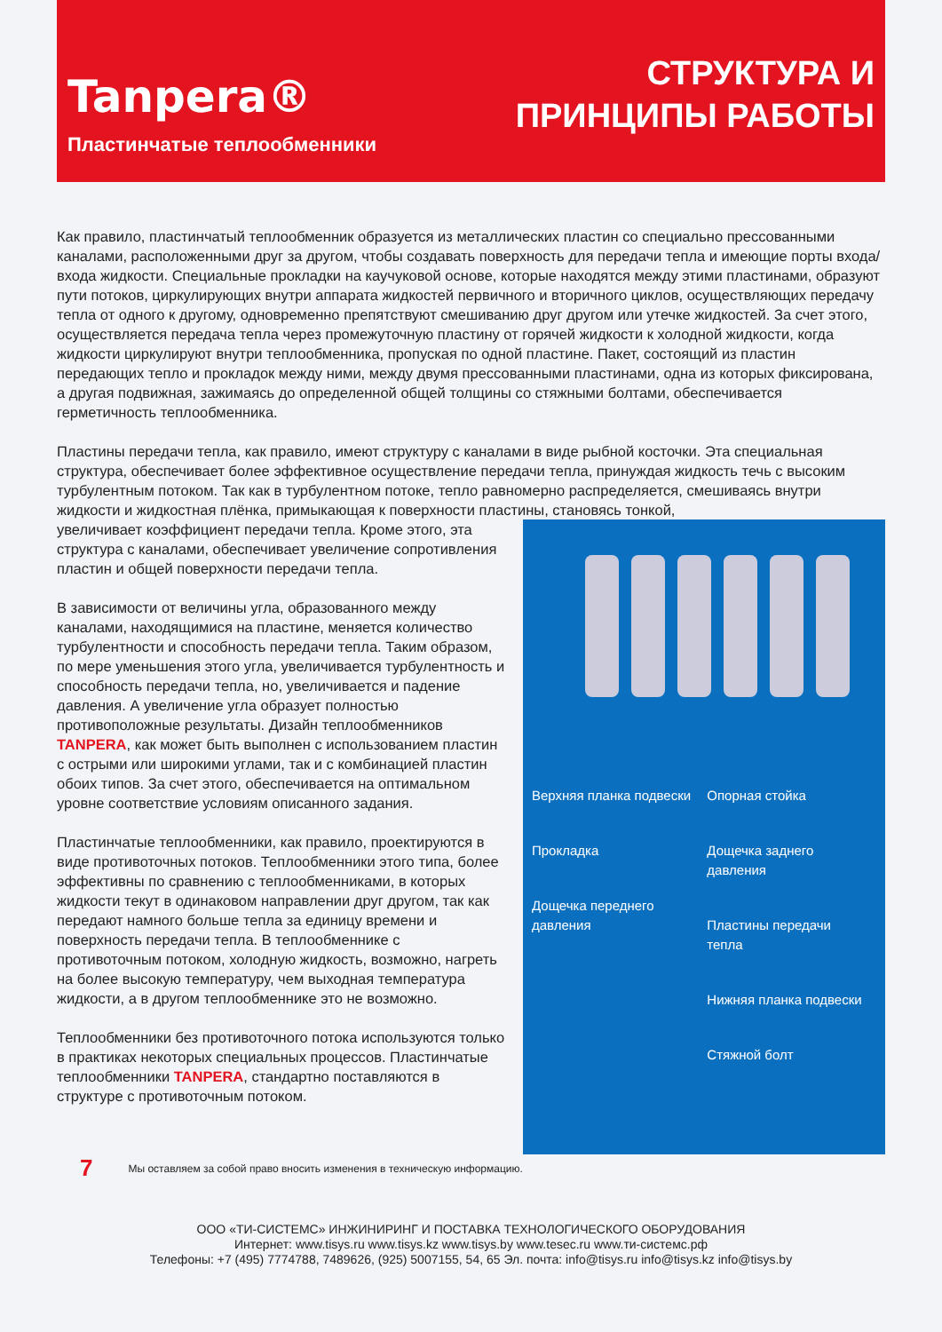Tanpera®
Пластинчатые теплообменники
СТРУКТУРА И
ПРИНЦИПЫ РАБОТЫ
Как правило, пластинчатый теплообменник образуется из металлических пластин со специально прессованными каналами, расположенными друг за другом, чтобы создавать поверхность для передачи тепла и имеющие порты входа/входа жидкости. Специальные прокладки на каучуковой основе, которые находятся между этими пластинами, образуют пути потоков, циркулирующих внутри аппарата жидкостей первичного и вторичного циклов, осуществляющих передачу тепла от одного к другому, одновременно препятствуют смешиванию друг другом или утечке жидкостей. За счет этого, осуществляется передача тепла через промежуточную пластину от горячей жидкости к холодной жидкости, когда жидкости циркулируют внутри теплообменника, пропуская по одной пластине. Пакет, состоящий из пластин передающих тепло и прокладок между ними, между двумя прессованными пластинами, одна из которых фиксирована, а другая подвижная, зажимаясь до определенной общей толщины со стяжными болтами, обеспечивается герметичность теплообменника.
Пластины передачи тепла, как правило, имеют структуру с каналами в виде рыбной косточки. Эта специальная структура, обеспечивает более эффективное осуществление передачи тепла, принуждая жидкость течь с высоким турбулентным потоком. Так как в турбулентном потоке, тепло равномерно распределяется, смешиваясь внутри жидкости и жидкостная плёнка, примыкающая к поверхности пластины, становясь тонкой,
Верхняя планка подвески
Прокладка
Дощечка переднего давления
Опорная стойка
Дощечка заднего давления
Пластины передачи тепла
Нижняя планка подвески
Стяжной болт
увеличивает коэффициент передачи тепла. Кроме этого, эта структура с каналами, обеспечивает увеличение сопротивления пластин и общей поверхности передачи тепла.
В зависимости от величины угла, образованного между каналами, находящимися на пластине, меняется количество турбулентности и способность передачи тепла. Таким образом, по мере уменьшения этого угла, увеличивается турбулентность и способность передачи тепла, но, увеличивается и падение давления. А увеличение угла образует полностью противоположные результаты. Дизайн теплообменников TANPERA, как может быть выполнен с использованием пластин с острыми или широкими углами, так и с комбинацией пластин обоих типов. За счет этого, обеспечивается на оптимальном уровне соответствие условиям описанного задания.
Пластинчатые теплообменники, как правило, проектируются в виде противоточных потоков. Теплообменники этого типа, более эффективны по сравнению с теплообменниками, в которых жидкости текут в одинаковом направлении друг другом, так как передают намного больше тепла за единицу времени и поверхность передачи тепла. В теплообменнике с противоточным потоком, холодную жидкость, возможно, нагреть на более высокую температуру, чем выходная температура жидкости, а в другом теплообменнике это не возможно.
Теплообменники без противоточного потока используются только в практиках некоторых специальных процессов. Пластинчатые теплообменники TANPERA, стандартно поставляются в структуре с противоточным потоком.
7 Мы оставляем за собой право вносить изменения в техническую информацию.
ООО «ТИ-СИСТЕМС» ИНЖИНИРИНГ И ПОСТАВКА ТЕХНОЛОГИЧЕСКОГО ОБОРУДОВАНИЯ
Интернет: www.tisys.ru www.tisys.kz www.tisys.by www.tesec.ru www.ти-системс.рф
Телефоны: +7 (495) 7774788, 7489626, (925) 5007155, 54, 65 Эл. почта: info@tisys.ru info@tisys.kz info@tisys.by